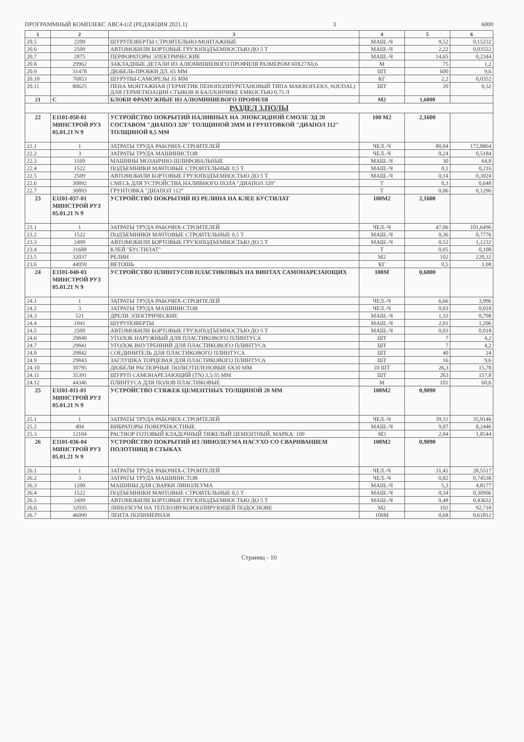ПРОГРАММНЫЙ КОМПЛЕКС АВС4-UZ (РЕДАКЦИЯ 2021.1) 3 6000
| 1 | 2 | 3 | 4 | 5 | 6 |
| --- | --- | --- | --- | --- | --- |
| 20.5 | 2209 | ШУРУПОВЕРТЫ СТРОИТЕЛЬНО-МОНТАЖНЫЕ | МАШ.-Ч | 9,52 | 0,15232 |
| 20.6 | 2509 | АВТОМОБИЛИ БОРТОВЫЕ ГРУЗОПОДЪЕМНОСТЬЮ ДО 5 Т | МАШ.-Ч | 2,22 | 0,03552 |
| 20.7 | 2875 | ПЕРФОРАТОРЫ ЭЛЕКТРИЧЕСКИЕ | МАШ.-Ч | 14,65 | 0,2344 |
| 20.8 | 29962 | ЗАКЛАДНЫЕ ДЕТАЛИ ИЗ АЛЮМИНИЕВОГО ПРОФИЛЯ РАЗМЕРОМ 60Х27Х0,6 | М | 75 | 1,2 |
| 20.9 | 31478 | ДЮБЕЛЬ-ПРОБКИ ДЛ. 65 ММ | ШТ | 600 | 9,6 |
| 20.10 | 76853 | ШУРУПЫ-САМОРЕЗЫ 35 ММ | КГ | 2,2 | 0,0352 |
| 20.11 | 80625 | ПЕНА МОНТАЖНАЯ (ГЕРМЕТИК ПЕНОПОЛИУРЕТАНОВЫЙ ТИПА MAKROFLEKS, SOUDAL) ДЛЯ ГЕРМЕТИЗАЦИИ СТЫКОВ В БАЛЛОНЧИКЕ ЕМКОСТЬЮ 0,75 Л | ШТ | 20 | 0,32 |
| 21 | С | БЛОКИ ФРАМУЖНЫЕ ИЗ АЛЮМИНИЕВОГО ПРОФИЛЯ | М2 | 1,6000 | |
| РАЗДЕЛ 3.ПОЛЫ | | | | | |
| 22 | Е1101-050-01 МИНСТРОЙ РУЗ 05.01.21 N 9 | УСТРОЙСТВО ПОКРЫТИЙ НАЛИВНЫХ НА ЭПОКСИДНОЙ СМОЛЕ ЭД 20 СОСТАВОМ "ДИАПОЛ 320" ТОЛЩИНОЙ 3ММ И ГРУНТОВКОЙ "ДИАПОЛ 112" ТОЛЩИНОЙ 0,5 ММ | 100 М2 | 2,1600 | |
| 22.1 | 1 | ЗАТРАТЫ ТРУДА РАБОЧИХ-СТРОИТЕЛЕЙ | ЧЕЛ.-Ч | 80,04 | 172,8864 |
| 22.2 | 3 | ЗАТРАТЫ ТРУДА МАШИНИСТОВ | ЧЕЛ.-Ч | 0,24 | 0,5184 |
| 22.3 | 1169 | МАШИНЫ МОЗАИЧНО-ШЛИФОВАЛЬНЫЕ | МАШ.-Ч | 30 | 64,8 |
| 22.4 | 1522 | ПОДЪЕМНИКИ МАЧТОВЫЕ СТРОИТЕЛЬНЫЕ 0,5 Т | МАШ.-Ч | 0,1 | 0,216 |
| 22.5 | 2509 | АВТОМОБИЛИ БОРТОВЫЕ ГРУЗОПОДЪЕМНОСТЬЮ ДО 5 Т | МАШ.-Ч | 0,14 | 0,3024 |
| 22.6 | 30892 | СМЕСЬ ДЛЯ УСТРОЙСТВА НАЛИВНОГО ПОЛА "ДИАПОЛ 320" | Т | 0,3 | 0,648 |
| 22.7 | 30893 | ГРУНТОВКА "ДИАПОЛ 112" | Т | 0,06 | 0,1296 |
| 23 | Е1101-037-01 МИНСТРОЙ РУЗ 05.01.21 N 9 | УСТРОЙСТВО ПОКРЫТИЙ ИЗ РЕЛИНА НА КЛЕЕ БУСТИЛАТ | 100М2 | 2,1600 | |
| 23.1 | 1 | ЗАТРАТЫ ТРУДА РАБОЧИХ-СТРОИТЕЛЕЙ | ЧЕЛ.-Ч | 47,06 | 101,6496 |
| 23.2 | 1522 | ПОДЪЕМНИКИ МАЧТОВЫЕ СТРОИТЕЛЬНЫЕ 0,5 Т | МАШ.-Ч | 0,36 | 0,7776 |
| 23.3 | 2499 | АВТОМОБИЛИ БОРТОВЫЕ ГРУЗОПОДЪЕМНОСТЬЮ ДО 5 Т | МАШ.-Ч | 0,52 | 1,1232 |
| 23.4 | 31688 | КЛЕЙ "БУСТИЛАТ" | Т | 0,05 | 0,108 |
| 23.5 | 32037 | РЕЛИН | М2 | 102 | 220,32 |
| 23.6 | 44059 | ВЕТОШЬ | КГ | 0,5 | 1,08 |
| 24 | Е1101-040-03 МИНСТРОЙ РУЗ 05.01.21 N 9 | УСТРОЙСТВО ПЛИНТУСОВ ПЛАСТИКОВЫХ НА ВИНТАХ САМОНАРЕЗАЮЩИХ | 100М | 0,6000 | |
| 24.1 | 1 | ЗАТРАТЫ ТРУДА РАБОЧИХ-СТРОИТЕЛЕЙ | ЧЕЛ.-Ч | 6,66 | 3,996 |
| 24.2 | 3 | ЗАТРАТЫ ТРУДА МАШИНИСТОВ | ЧЕЛ.-Ч | 0,03 | 0,018 |
| 24.3 | 521 | ДРЕЛИ ЭЛЕКТРИЧЕСКИЕ | МАШ.-Ч | 1,33 | 0,798 |
| 24.4 | 1041 | ШУРУПОВЕРТЫ | МАШ.-Ч | 2,01 | 1,206 |
| 24.5 | 2509 | АВТОМОБИЛИ БОРТОВЫЕ ГРУЗОПОДЪЕМНОСТЬЮ ДО 5 Т | МАШ.-Ч | 0,03 | 0,018 |
| 24.6 | 29840 | УГОЛОК НАРУЖНЫЙ ДЛЯ ПЛАСТИКОВОГО ПЛИНТУСА | ШТ | 7 | 4,2 |
| 24.7 | 29841 | УГОЛОК ВНУТРЕННИЙ ДЛЯ ПЛАСТИКОВОГО ПЛИНТУСА | ШТ | 7 | 4,2 |
| 24.8 | 29842 | СОЕДИНИТЕЛЬ ДЛЯ ПЛАСТИКОВОГО ПЛИНТУСА | ШТ | 40 | 24 |
| 24.9 | 29843 | ЗАГЛУШКА ТОРЦЕВАЯ ДЛЯ ПЛАСТИКОВОГО ПЛИНТУСА | ШТ | 16 | 9,6 |
| 24.10 | 30795 | ДЮБЕЛИ РАСПОРНЫЕ ПОЛИЭТИЛЕНОВЫЕ 6Х30 ММ | 10 ШТ | 26,3 | 15,78 |
| 24.11 | 35391 | ШУРУП САМОНАРЕЗАЮЩИЙ (TN) 3,5/35 ММ | ШТ | 263 | 157,8 |
| 24.12 | 44346 | ПЛИНТУСА ДЛЯ ПОЛОВ ПЛАСТИКОВЫЕ | М | 101 | 60,6 |
| 25 | Е1101-011-01 МИНСТРОЙ РУЗ 05.01.21 N 9 | УСТРОЙСТВО СТЯЖЕК ЦЕМЕНТНЫХ ТОЛЩИНОЙ 20 ММ | 100М2 | 0,9090 | |
| 25.1 | 1 | ЗАТРАТЫ ТРУДА РАБОЧИХ-СТРОИТЕЛЕЙ | ЧЕЛ.-Ч | 39,51 | 35,9146 |
| 25.2 | 404 | ВИБРАТОРЫ ПОВЕРХНОСТНЫЕ | МАШ.-Ч | 9,07 | 8,2446 |
| 25.3 | 12104 | РАСТВОР ГОТОВЫЙ КЛАДОЧНЫЙ ТЯЖЕЛЫЙ ЦЕМЕНТНЫЙ, МАРКА: 100 | М3 | 2,04 | 1,8544 |
| 26 | Е1101-036-04 МИНСТРОЙ РУЗ 05.01.21 N 9 | УСТРОЙСТВО ПОКРЫТИЙ ИЗ ЛИНОЛЕУМА НАСУХО СО СВАРИВАНИЕМ ПОЛОТНИЩ В СТЫКАХ | 100М2 | 0,9090 | |
| 26.1 | 1 | ЗАТРАТЫ ТРУДА РАБОЧИХ-СТРОИТЕЛЕЙ | ЧЕЛ.-Ч | 31,41 | 28,5517 |
| 26.2 | 3 | ЗАТРАТЫ ТРУДА МАШИНИСТОВ | ЧЕЛ.-Ч | 0,82 | 0,74538 |
| 26.3 | 1200 | МАШИНЫ ДЛЯ СВАРКИ ЛИНОЛЕУМА | МАШ.-Ч | 5,3 | 4,8177 |
| 26.4 | 1522 | ПОДЪЕМНИКИ МАЧТОВЫЕ СТРОИТЕЛЬНЫЕ 0,5 Т | МАШ.-Ч | 0,34 | 0,30906 |
| 26.5 | 2499 | АВТОМОБИЛИ БОРТОВЫЕ ГРУЗОПОДЪЕМНОСТЬЮ ДО 5 Т | МАШ.-Ч | 0,48 | 0,43632 |
| 26.6 | 32035 | ЛИНОЛЕУМ НА ТЕПЛОЗВУКОИЗОЛИРУЮЩЕЙ ПОДОСНОВЕ | М2 | 102 | 92,718 |
| 26.7 | 46090 | ЛЕНТА ПОЛИМЕРНАЯ | 100М | 0,68 | 0,61812 |
Страниц - 10